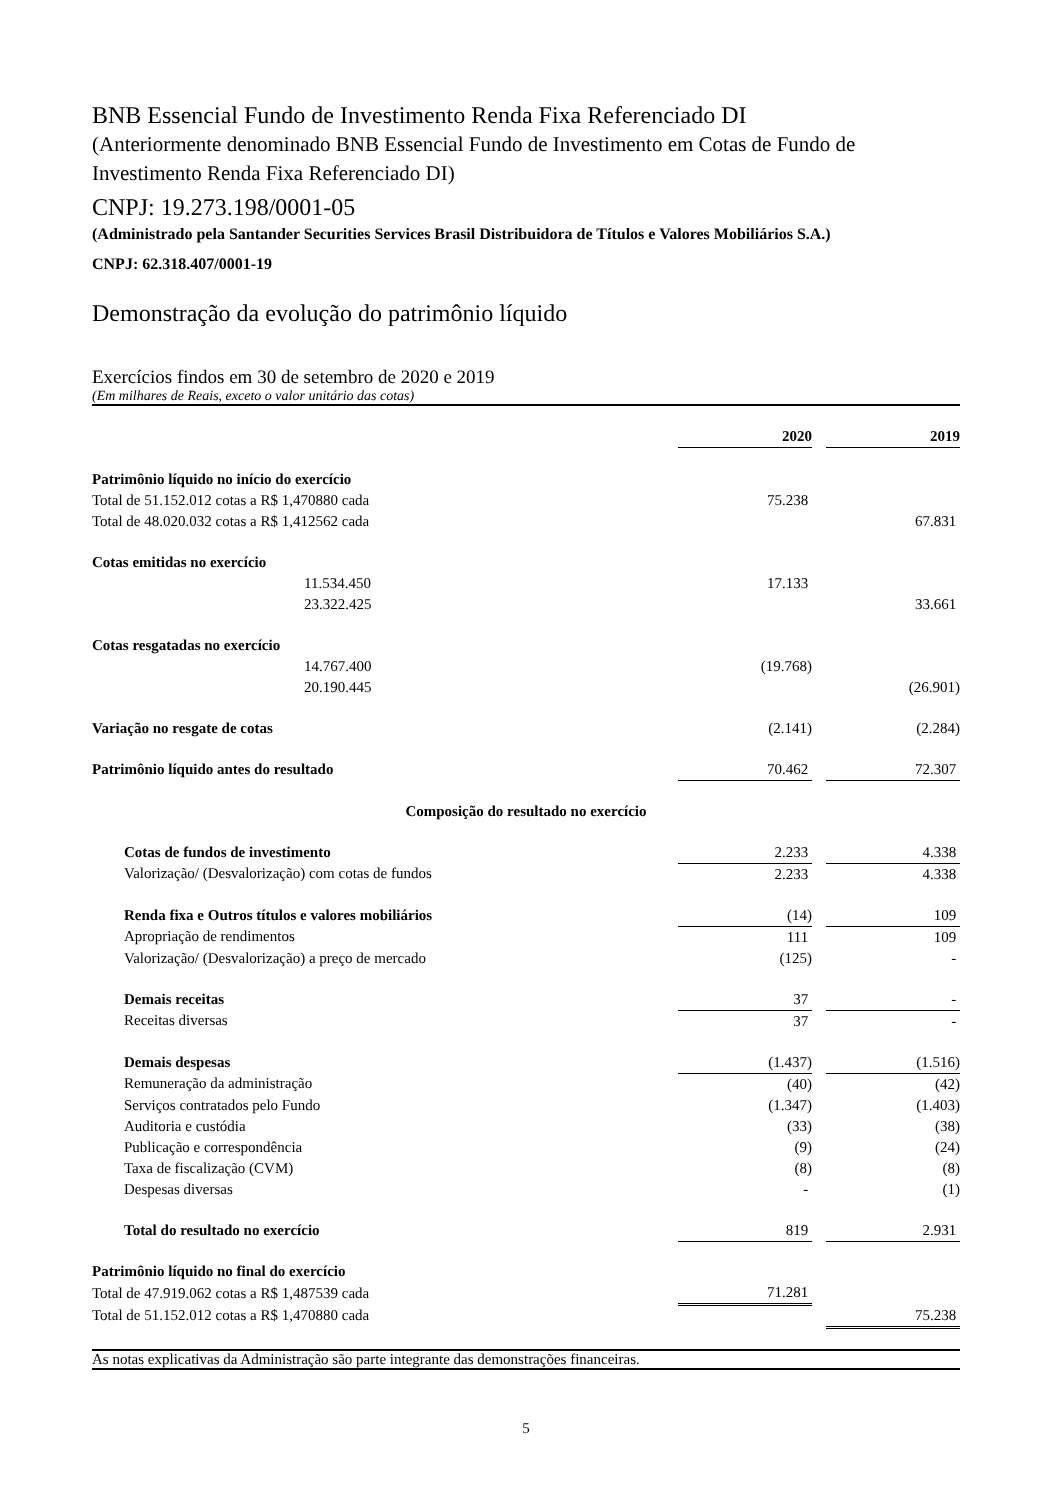BNB Essencial Fundo de Investimento Renda Fixa Referenciado DI
(Anteriormente denominado BNB Essencial Fundo de Investimento em Cotas de Fundo de Investimento Renda Fixa Referenciado DI)
CNPJ: 19.273.198/0001-05
(Administrado pela Santander Securities Services Brasil Distribuidora de Títulos e Valores Mobiliários S.A.)
CNPJ: 62.318.407/0001-19
Demonstração da evolução do patrimônio líquido
Exercícios findos em 30 de setembro de 2020 e 2019
(Em milhares de Reais, exceto o valor unitário das cotas)
| | 2020 | | 2019 |
| Patrimônio líquido no início do exercício | | | |
| Total de 51.152.012 cotas a R$ 1,470880 cada | 75.238 | | |
| Total de 48.020.032 cotas a R$ 1,412562 cada | | | 67.831 |
| Cotas emitidas no exercício | | | |
| 11.534.450 | 17.133 | | |
| 23.322.425 | | | 33.661 |
| Cotas resgatadas no exercício | | | |
| 14.767.400 | (19.768) | | |
| 20.190.445 | | | (26.901) |
| Variação no resgate de cotas | (2.141) | | (2.284) |
| Patrimônio líquido antes do resultado | 70.462 | | 72.307 |
| Composição do resultado no exercício | | | |
| Cotas de fundos de investimento | 2.233 | | 4.338 |
| Valorização/ (Desvalorização) com cotas de fundos | 2.233 | | 4.338 |
| Renda fixa e Outros títulos e valores mobiliários | (14) | | 109 |
| Apropriação de rendimentos | 111 | | 109 |
| Valorização/ (Desvalorização) a preço de mercado | (125) | | - |
| Demais receitas | 37 | | - |
| Receitas diversas | 37 | | - |
| Demais despesas | (1.437) | | (1.516) |
| Remuneração da administração | (40) | | (42) |
| Serviços contratados pelo Fundo | (1.347) | | (1.403) |
| Auditoria e custódia | (33) | | (38) |
| Publicação e correspondência | (9) | | (24) |
| Taxa de fiscalização (CVM) | (8) | | (8) |
| Despesas diversas | - | | (1) |
| Total do resultado no exercício | 819 | | 2.931 |
| Patrimônio líquido no final do exercício | | | |
| Total de 47.919.062 cotas a R$ 1,487539 cada | 71.281 | | |
| Total de 51.152.012 cotas a R$ 1,470880 cada | | | 75.238 |
As notas explicativas da Administração são parte integrante das demonstrações financeiras.
5